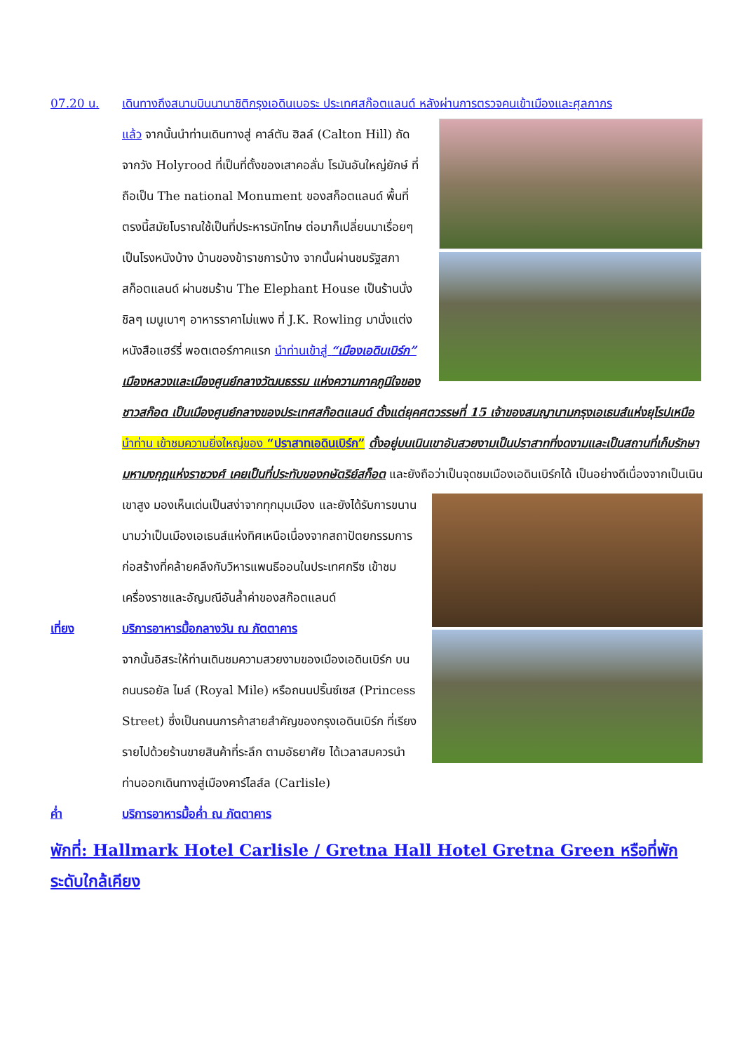07.20 น. เดินทางถึงสนามบินนานาชิติกรุงเอดินเบอระ ประเทศสก๊อตแลนด์ หลังผ่านการตรวจคนเข้าเมืองและศุลกากร
แล้ว จากนั้นนำท่านเดินทางสู่ คาล์ตัน ฮิลล์ (Calton Hill) ถัดจากวัง Holyrood ที่เป็นที่ตั้งของเสาคอลั่ม โรมันอันใหญ่ยักษ์ ที่ถือเป็น The national Monument ของสก็อตแลนด์ พื้นที่ตรงนี้สมัยโบราณใช้เป็นที่ประหารนักโทษ ต่อมาก็เปลี่ยนมาเรื่อยๆ เป็นโรงหนังบ้าง บ้านของข้าราชการบ้าง จากนั้นผ่านชมรัฐสภาสก็อตแลนด์ ผ่านชมร้าน The Elephant House เป็นร้านนั่งชิลๆ เมนูเบาๆ อาหารราคาไม่แพง ที่ J.K. Rowling มานั่งแต่งหนังสือแฮร์รี่ พอตเตอร์ภาคแรก นำท่านเข้าสู่ “เมืองเอดินเบิร์ก” เมืองหลวงและเมืองศูนย์กลางวัฒนธรรม แห่งความภาคภูมิใจของชาวสก๊อต เป็นเมืองศูนย์กลางของประเทศสก๊อตแลนด์ ตั้งแต่ยุคศตวรรษที่ 15 เจ้าของสมญานามกรุงเอเธนส์แห่งยุโรปเหนือ นำท่าน เข้าชมความยิ่งใหญ่ของ “ปราสาทเอดินเบิร์ก” ตั้งอยู่บนเนินเขาอันสวยงามเป็นปราสาทที่งดงามและเป็นสถานที่เก็บรักษามหามงกุฎแห่งราชวงศ์ เคยเป็นที่ประทับของกษัตริย์สก็อต และยังถือว่าเป็นจุดชมเมืองเอดินเบิร์กได้
เป็นอย่างดีเนื่องจากเป็นเนินเขาสูง มองเห็นเด่นเป็นสง่าจากทุกมุมเมือง และยังได้รับการขนานนามว่าเป็นเมืองเอเธนส์แห่งทิศเหนือเนื่องจากสถาปัตยกรรมการก่อสร้างที่คล้ายคลึงกับวิหารแพนธีออนในประเทศกรีซ เข้าชมเครื่องราชและอัญมณีอันล้ำค่าของสก๊อตแลนด์
เที่ยง บริการอาหารมื้อกลางวัน ณ ภัตตาคาร
จากนั้นอิสระให้ท่านเดินชมความสวยงามของเมืองเอดินเบิร์ก บนถนนรอยัล ไมล์ (Royal Mile) หรือถนนปริ๊นซ์เซส (Princess Street) ซึ่งเป็นถนนการค้าสายสำคัญของกรุงเอดินเบิร์ก ที่เรียงรายไปด้วยร้านขายสินค้าที่ระลึก ตามอัธยาศัย ได้เวลาสมควรนำท่านออกเดินทางสู่เมืองคาร์ไลส์ล (Carlisle)
ค่ำ บริการอาหารมื้อค่ำ ณ ภัตตาคาร
พักที่: Hallmark Hotel Carlisle / Gretna Hall Hotel Gretna Green หรือที่พักระดับใกล้เคียง